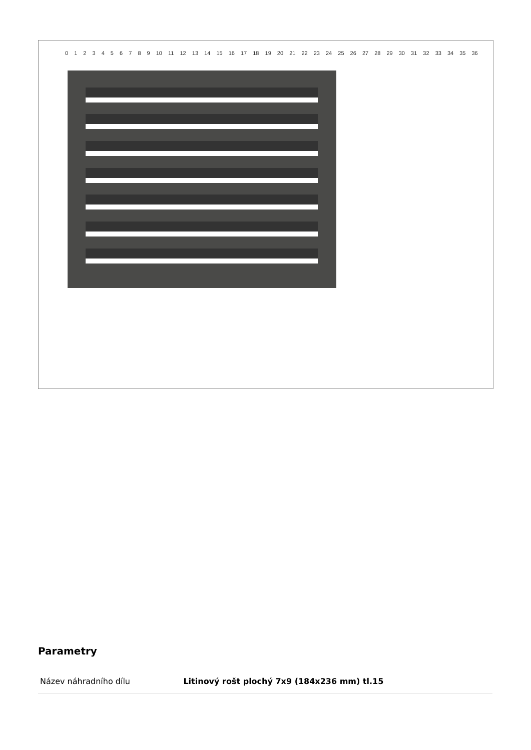0 1 2 3 4 5 6 7 8 9 10 11 12 13 14 15 16 17 18 19 20 21 22 23 24 25 26 27 28 29 30 31 32 33 34 35 36
Parametry
| Název náhradního dílu | Litinový rošt plochý 7x9 (184x236 mm) tl.15 |